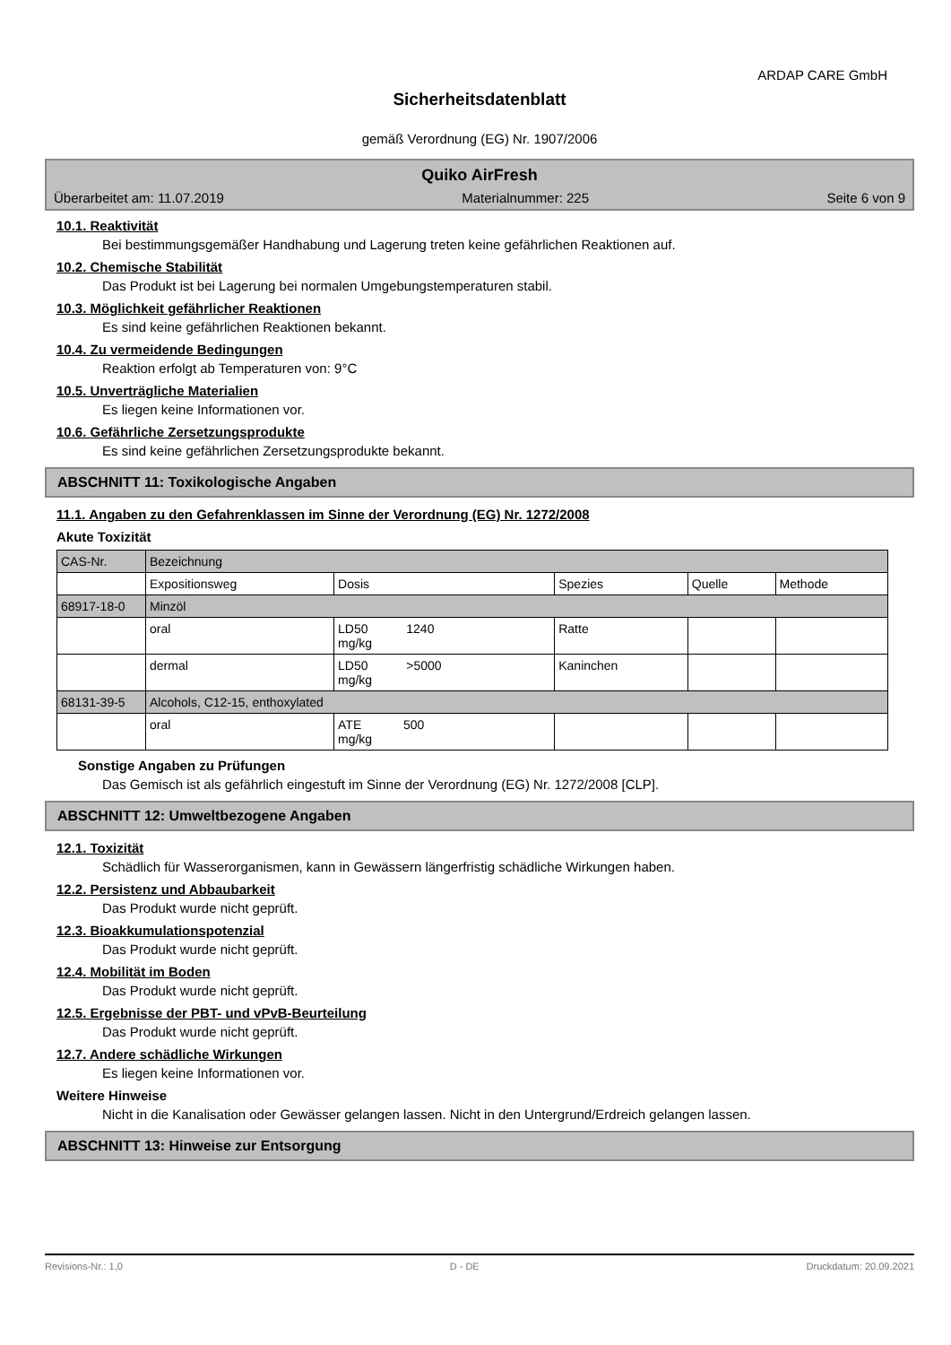ARDAP CARE GmbH
Sicherheitsdatenblatt
gemäß Verordnung (EG) Nr. 1907/2006
Quiko AirFresh
Überarbeitet am: 11.07.2019 Materialnummer: 225 Seite 6 von 9
10.1. Reaktivität
Bei bestimmungsgemäßer Handhabung und Lagerung treten keine gefährlichen Reaktionen auf.
10.2. Chemische Stabilität
Das Produkt ist bei Lagerung bei normalen Umgebungstemperaturen stabil.
10.3. Möglichkeit gefährlicher Reaktionen
Es sind keine gefährlichen Reaktionen bekannt.
10.4. Zu vermeidende Bedingungen
Reaktion erfolgt ab Temperaturen von: 9°C
10.5. Unverträgliche Materialien
Es liegen keine Informationen vor.
10.6. Gefährliche Zersetzungsprodukte
Es sind keine gefährlichen Zersetzungsprodukte bekannt.
ABSCHNITT 11: Toxikologische Angaben
11.1. Angaben zu den Gefahrenklassen im Sinne der Verordnung (EG) Nr. 1272/2008
Akute Toxizität
| CAS-Nr. | Bezeichnung | | | | |
| | Expositionsweg | Dosis | Spezies | Quelle | Methode |
| 68917-18-0 | Minzöl | | | | |
| | oral | LD50 1240 mg/kg | Ratte | | |
| | dermal | LD50 >5000 mg/kg | Kaninchen | | |
| 68131-39-5 | Alcohols, C12-15, enthoxylated | | | | |
| | oral | ATE 500 mg/kg | | | |
Sonstige Angaben zu Prüfungen
Das Gemisch ist als gefährlich eingestuft im Sinne der Verordnung (EG) Nr. 1272/2008 [CLP].
ABSCHNITT 12: Umweltbezogene Angaben
12.1. Toxizität
Schädlich für Wasserorganismen, kann in Gewässern längerfristig schädliche Wirkungen haben.
12.2. Persistenz und Abbaubarkeit
Das Produkt wurde nicht geprüft.
12.3. Bioakkumulationspotenzial
Das Produkt wurde nicht geprüft.
12.4. Mobilität im Boden
Das Produkt wurde nicht geprüft.
12.5. Ergebnisse der PBT- und vPvB-Beurteilung
Das Produkt wurde nicht geprüft.
12.7. Andere schädliche Wirkungen
Es liegen keine Informationen vor.
Weitere Hinweise
Nicht in die Kanalisation oder Gewässer gelangen lassen. Nicht in den Untergrund/Erdreich gelangen lassen.
ABSCHNITT 13: Hinweise zur Entsorgung
Revisions-Nr.: 1,0 D - DE Druckdatum: 20.09.2021